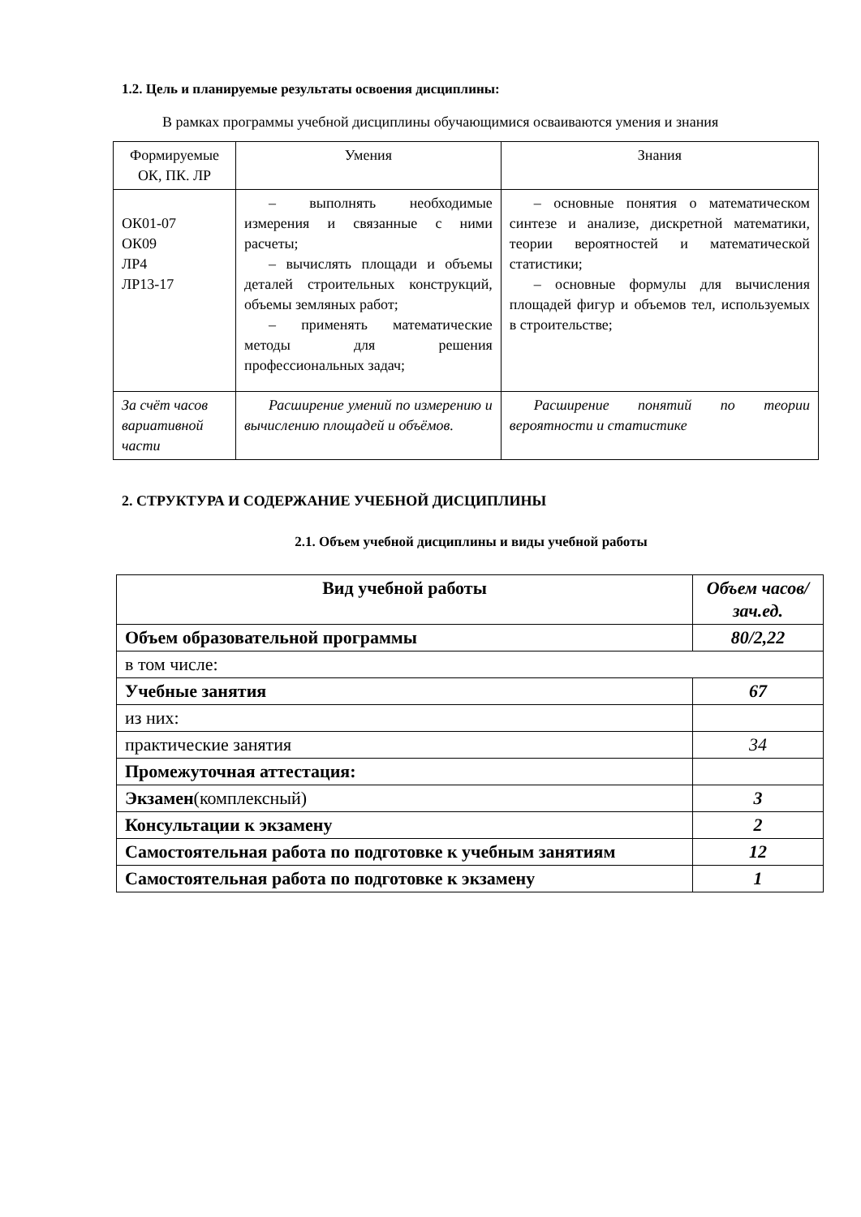1.2. Цель и планируемые результаты освоения дисциплины:
В рамках программы учебной дисциплины обучающимися осваиваются умения и знания
| Формируемые ОК, ПК. ЛР | Умения | Знания |
| ОК01-07 ОК09 ЛР4 ЛР13-17 | – выполнять необходимые измерения и связанные с ними расчеты; – вычислять площади и объемы деталей строительных конструкций, объемы земляных работ; – применять математические методы для решения профессиональных задач; | – основные понятия о математическом синтезе и анализе, дискретной математики, теории вероятностей и математической статистики; – основные формулы для вычисления площадей фигур и объемов тел, используемых в строительстве; |
| За счёт часов вариативной части | Расширение умений по измерению и вычислению площадей и объёмов. | Расширение понятий по теории вероятности и статистике |
2. СТРУКТУРА И СОДЕРЖАНИЕ УЧЕБНОЙ ДИСЦИПЛИНЫ
2.1. Объем учебной дисциплины и виды учебной работы
| Вид учебной работы | Объем часов/зач.ед. |
| --- | --- |
| Объем образовательной программы | 80/2,22 |
| в том числе: | |
| Учебные занятия | 67 |
| из них: | |
| практические занятия | 34 |
| Промежуточная аттестация: | |
| Экзамен (комплексный) | 3 |
| Консультации к экзамену | 2 |
| Самостоятельная работа по подготовке к учебным занятиям | 12 |
| Самостоятельная работа по подготовке к экзамену | 1 |